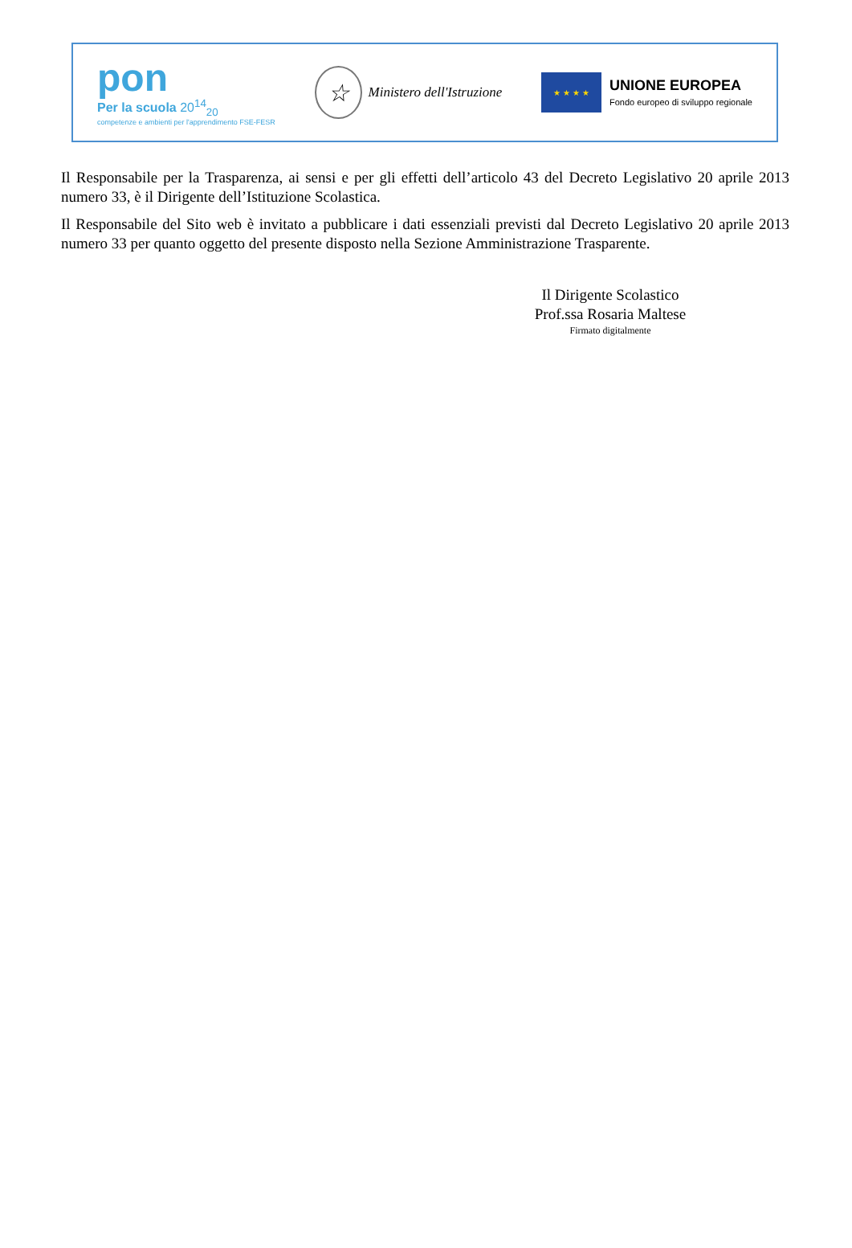pon
Per la scuola 20<sup>14</sup><sub>20</sub>
competenze e ambienti per l'apprendimento FSE-FESR
☆
Ministero dell'Istruzione
★ ★ ★ ★
UNIONE EUROPEA
Fondo europeo di sviluppo regionale
Il Responsabile per la Trasparenza, ai sensi e per gli effetti dell’articolo 43 del Decreto Legislativo 20 aprile 2013 numero 33, è il Dirigente dell’Istituzione Scolastica.
Il Responsabile del Sito web è invitato a pubblicare i dati essenziali previsti dal Decreto Legislativo 20 aprile 2013 numero 33 per quanto oggetto del presente disposto nella Sezione Amministrazione Trasparente.
Il Dirigente Scolastico
Prof.ssa Rosaria Maltese
Firmato digitalmente